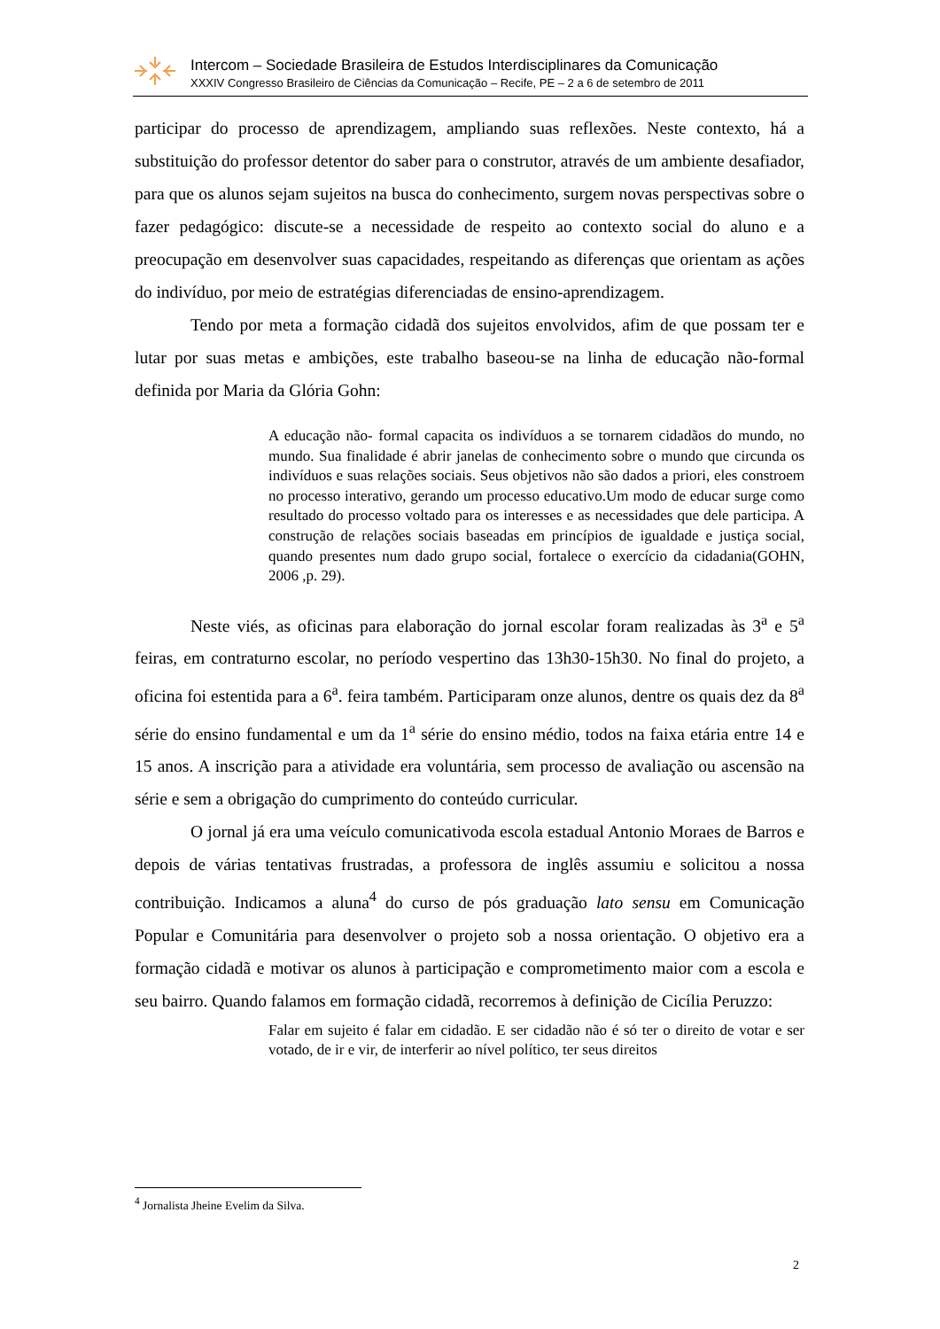Intercom – Sociedade Brasileira de Estudos Interdisciplinares da Comunicação
XXXIV Congresso Brasileiro de Ciências da Comunicação – Recife, PE – 2 a 6 de setembro de 2011
participar do processo de aprendizagem, ampliando suas reflexões. Neste contexto, há a substituição do professor detentor do saber para o construtor, através de um ambiente desafiador, para que os alunos sejam sujeitos na busca do conhecimento, surgem novas perspectivas sobre o fazer pedagógico: discute-se a necessidade de respeito ao contexto social do aluno e a preocupação em desenvolver suas capacidades, respeitando as diferenças que orientam as ações do indivíduo, por meio de estratégias diferenciadas de ensino-aprendizagem.
Tendo por meta a formação cidadã dos sujeitos envolvidos, afim de que possam ter e lutar por suas metas e ambições, este trabalho baseou-se na linha de educação não-formal definida por Maria da Glória Gohn:
A educação não- formal capacita os indivíduos a se tornarem cidadãos do mundo, no mundo. Sua finalidade é abrir janelas de conhecimento sobre o mundo que circunda os indivíduos e suas relações sociais. Seus objetivos não são dados a priori, eles constroem no processo interativo, gerando um processo educativo.Um modo de educar surge como resultado do processo voltado para os interesses e as necessidades que dele participa. A construção de relações sociais baseadas em princípios de igualdade e justiça social, quando presentes num dado grupo social, fortalece o exercício da cidadania(GOHN, 2006 ,p. 29).
Neste viés, as oficinas para elaboração do jornal escolar foram realizadas às 3<sup>a</sup> e 5<sup>a</sup> feiras, em contraturno escolar, no período vespertino das 13h30-15h30. No final do projeto, a oficina foi estentida para a 6<sup>a</sup>. feira também. Participaram onze alunos, dentre os quais dez da 8<sup>a</sup> série do ensino fundamental e um da 1<sup>a</sup> série do ensino médio, todos na faixa etária entre 14 e 15 anos. A inscrição para a atividade era voluntária, sem processo de avaliação ou ascensão na série e sem a obrigação do cumprimento do conteúdo curricular.
O jornal já era uma veículo comunicativoda escola estadual Antonio Moraes de Barros e depois de várias tentativas frustradas, a professora de inglês assumiu e solicitou a nossa contribuição. Indicamos a aluna<sup>4</sup> do curso de pós graduação lato sensu em Comunicação Popular e Comunitária para desenvolver o projeto sob a nossa orientação. O objetivo era a formação cidadã e motivar os alunos à participação e comprometimento maior com a escola e seu bairro. Quando falamos em formação cidadã, recorremos à definição de Cicília Peruzzo:
Falar em sujeito é falar em cidadão. E ser cidadão não é só ter o direito de votar e ser votado, de ir e vir, de interferir ao nível político, ter seus direitos
<sup>4</sup> Jornalista Jheine Evelim da Silva.
2